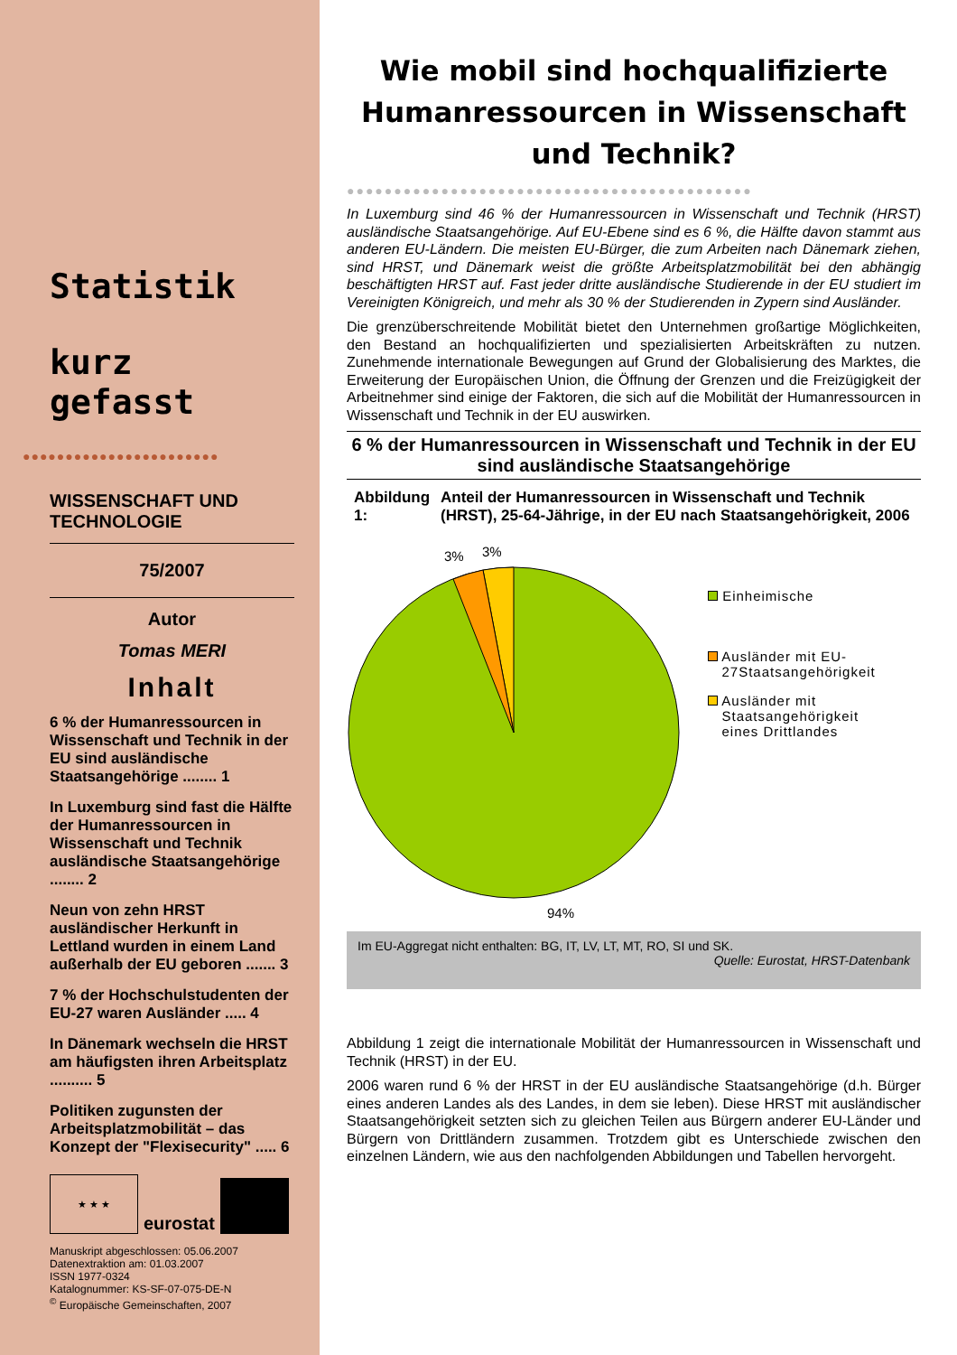Statistik
kurz gefasst
●●●●●●●●●●●●●●●●●●●●●●●
WISSENSCHAFT UND
TECHNOLOGIE
75/2007
Autor
Tomas MERI
Inhalt
6 % der Humanressourcen in Wissenschaft und Technik in der EU sind ausländische Staatsangehörige ........ 1
In Luxemburg sind fast die Hälfte der Humanressourcen in Wissenschaft und Technik ausländische Staatsangehörige ........ 2
Neun von zehn HRST ausländischer Herkunft in Lettland wurden in einem Land außerhalb der EU geboren ....... 3
7 % der Hochschulstudenten der EU-27 waren Ausländer ..... 4
In Dänemark wechseln die HRST am häufigsten ihren Arbeitsplatz .......... 5
Politiken zugunsten der Arbeitsplatzmobilität – das Konzept der "Flexisecurity" ..... 6
★ ★ ★
eurostat
Manuskript abgeschlossen: 05.06.2007
Datenextraktion am: 01.03.2007
ISSN 1977-0324
Katalognummer: KS-SF-07-075-DE-N
<sup>©</sup> Europäische Gemeinschaften, 2007
Wie mobil sind hochqualifizierte Humanressourcen in Wissenschaft und Technik?
●●●●●●●●●●●●●●●●●●●●●●●●●●●●●●●●●●●●●●●●●●●
In Luxemburg sind 46 % der Humanressourcen in Wissenschaft und Technik (HRST) ausländische Staatsangehörige. Auf EU-Ebene sind es 6 %, die Hälfte davon stammt aus anderen EU-Ländern. Die meisten EU-Bürger, die zum Arbeiten nach Dänemark ziehen, sind HRST, und Dänemark weist die größte Arbeitsplatzmobilität bei den abhängig beschäftigten HRST auf. Fast jeder dritte ausländische Studierende in der EU studiert im Vereinigten Königreich, und mehr als 30 % der Studierenden in Zypern sind Ausländer.
Die grenzüberschreitende Mobilität bietet den Unternehmen großartige Möglichkeiten, den Bestand an hochqualifizierten und spezialisierten Arbeitskräften zu nutzen. Zunehmende internationale Bewegungen auf Grund der Globalisierung des Marktes, die Erweiterung der Europäischen Union, die Öffnung der Grenzen und die Freizügigkeit der Arbeitnehmer sind einige der Faktoren, die sich auf die Mobilität der Humanressourcen in Wissenschaft und Technik in der EU auswirken.
6 % der Humanressourcen in Wissenschaft und Technik in der EU sind ausländische Staatsangehörige
Abbildung 1: Anteil der Humanressourcen in Wissenschaft und Technik (HRST), 25-64-Jährige, in der EU nach Staatsangehörigkeit, 2006
3%
3%
94%
Einheimische
Ausländer mit EU-
27Staatsangehörigkeit
Ausländer mit
Staatsangehörigkeit
eines Drittlandes
Im EU-Aggregat nicht enthalten: BG, IT, LV, LT, MT, RO, SI und SK.
Quelle: Eurostat, HRST-Datenbank
Abbildung 1 zeigt die internationale Mobilität der Humanressourcen in Wissenschaft und Technik (HRST) in der EU.
2006 waren rund 6 % der HRST in der EU ausländische Staatsangehörige (d.h. Bürger eines anderen Landes als des Landes, in dem sie leben). Diese HRST mit ausländischer Staatsangehörigkeit setzten sich zu gleichen Teilen aus Bürgern anderer EU-Länder und Bürgern von Drittländern zusammen. Trotzdem gibt es Unterschiede zwischen den einzelnen Ländern, wie aus den nachfolgenden Abbildungen und Tabellen hervorgeht.